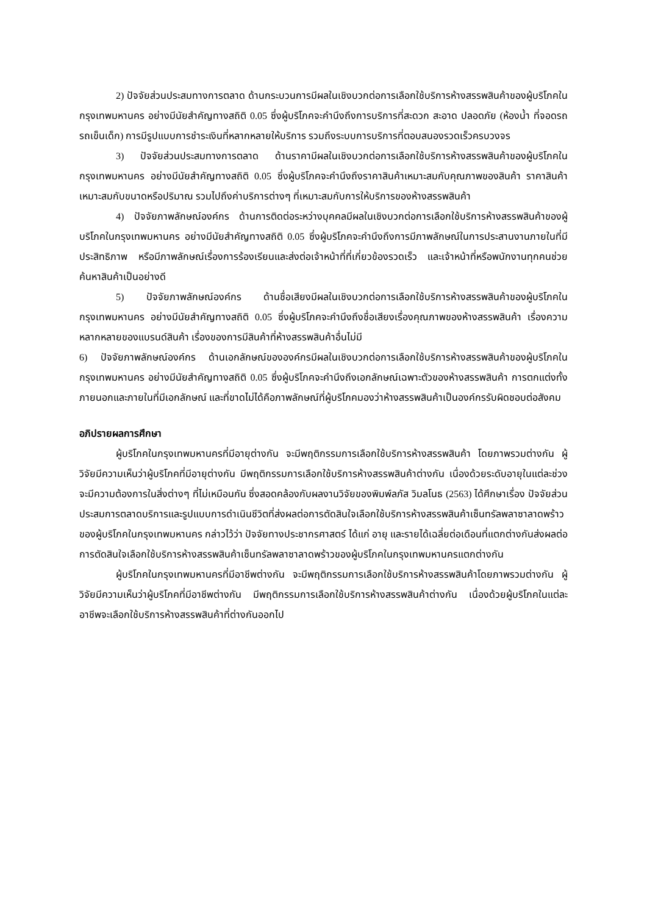2) ปัจจัยส่วนประสมทางการตลาด ด้านกระบวนการมีผลในเชิงบวกต่อการเลือกใช้บริการห้างสรรพสินค้าของผู้บริโภคในกรุงเทพมหานคร อย่างมีนัยสำคัญทางสถิติ 0.05 ซึ่งผู้บริโภคจะคำนึงถึงการบริการที่สะดวก สะอาด ปลอดภัย (ห้องน้ำ ที่จอดรถ รถเข็นเด็ก) การมีรูปแบบการชำระเงินที่หลากหลายให้บริการ รวมถึงระบบการบริการที่ตอบสนองรวดเร็วครบวงจร
3) ปัจจัยส่วนประสมทางการตลาด ด้านราคามีผลในเชิงบวกต่อการเลือกใช้บริการห้างสรรพสินค้าของผู้บริโภคในกรุงเทพมหานคร อย่างมีนัยสำคัญทางสถิติ 0.05 ซึ่งผู้บริโภคจะคำนึงถึงราคาสินค้าเหมาะสมกับคุณภาพของสินค้า ราคาสินค้าเหมาะสมกับขนาดหรือปริมาณ รวมไปถึงค่าบริการต่างๆ ที่เหมาะสมกับการให้บริการของห้างสรรพสินค้า
4) ปัจจัยภาพลักษณ์องค์กร ด้านการติดต่อระหว่างบุคคลมีผลในเชิงบวกต่อการเลือกใช้บริการห้างสรรพสินค้าของผู้บริโภคในกรุงเทพมหานคร อย่างมีนัยสำคัญทางสถิติ 0.05 ซึ่งผู้บริโภคจะคำนึงถึงการมีภาพลักษณ์ในการประสานงานภายในที่มีประสิทธิภาพ หรือมีภาพลักษณ์เรื่องการร้องเรียนและส่งต่อเจ้าหน้าที่ที่เกี่ยวข้องรวดเร็ว และเจ้าหน้าที่หรือพนักงานทุกคนช่วยค้นหาสินค้าเป็นอย่างดี
5) ปัจจัยภาพลักษณ์องค์กร ด้านชื่อเสียงมีผลในเชิงบวกต่อการเลือกใช้บริการห้างสรรพสินค้าของผู้บริโภคในกรุงเทพมหานคร อย่างมีนัยสำคัญทางสถิติ 0.05 ซึ่งผู้บริโภคจะคำนึงถึงชื่อเสียงเรื่องคุณภาพของห้างสรรพสินค้า เรื่องความหลากหลายของแบรนด์สินค้า เรื่องของการมีสินค้าที่ห้างสรรพสินค้าอื่นไม่มี
6) ปัจจัยภาพลักษณ์องค์กร ด้านเอกลักษณ์ขององค์กรมีผลในเชิงบวกต่อการเลือกใช้บริการห้างสรรพสินค้าของผู้บริโภคในกรุงเทพมหานคร อย่างมีนัยสำคัญทางสถิติ 0.05 ซึ่งผู้บริโภคจะคำนึงถึงเอกลักษณ์เฉพาะตัวของห้างสรรพสินค้า การตกแต่งทั้งภายนอกและภายในที่มีเอกลักษณ์ และที่ขาดไม่ได้คือภาพลักษณ์ที่ผู้บริโภคมองว่าห้างสรรพสินค้าเป็นองค์กรรับผิดชอบต่อสังคม
อภิปรายผลการศึกษา
ผู้บริโภคในกรุงเทพมหานครที่มีอายุต่างกัน จะมีพฤติกรรมการเลือกใช้บริการห้างสรรพสินค้า โดยภาพรวมต่างกัน ผู้วิจัยมีความเห็นว่าผู้บริโภคที่มีอายุต่างกัน มีพฤติกรรมการเลือกใช้บริการห้างสรรพสินค้าต่างกัน เนื่องด้วยระดับอายุในแต่ละช่วงจะมีความต้องการในสิ่งต่างๆ ที่ไม่เหมือนกัน ซึ่งสอดคล้องกับผลงานวิจัยของพิมพ์ลภัส วิมลโนธ (2563) ได้ศึกษาเรื่อง ปัจจัยส่วนประสมการตลาดบริการและรูปแบบการดำเนินชีวิตที่ส่งผลต่อการตัดสินใจเลือกใช้บริการห้างสรรพสินค้าเซ็นทรัลพลาซาลาดพร้าวของผู้บริโภคในกรุงเทพมหานคร กล่าวไว้ว่า ปัจจัยทางประชากรศาสตร์ ได้แก่ อายุ และรายได้เฉลี่ยต่อเดือนที่แตกต่างกันส่งผลต่อการตัดสินใจเลือกใช้บริการห้างสรรพสินค้าเซ็นทรัลพลาซาลาดพร้าวของผู้บริโภคในกรุงเทพมหานครแตกต่างกัน
ผู้บริโภคในกรุงเทพมหานครที่มีอาชีพต่างกัน จะมีพฤติกรรมการเลือกใช้บริการห้างสรรพสินค้าโดยภาพรวมต่างกัน ผู้วิจัยมีความเห็นว่าผู้บริโภคที่มีอาชีพต่างกัน มีพฤติกรรมการเลือกใช้บริการห้างสรรพสินค้าต่างกัน เนื่องด้วยผู้บริโภคในแต่ละอาชีพจะเลือกใช้บริการห้างสรรพสินค้าที่ต่างกันออกไป